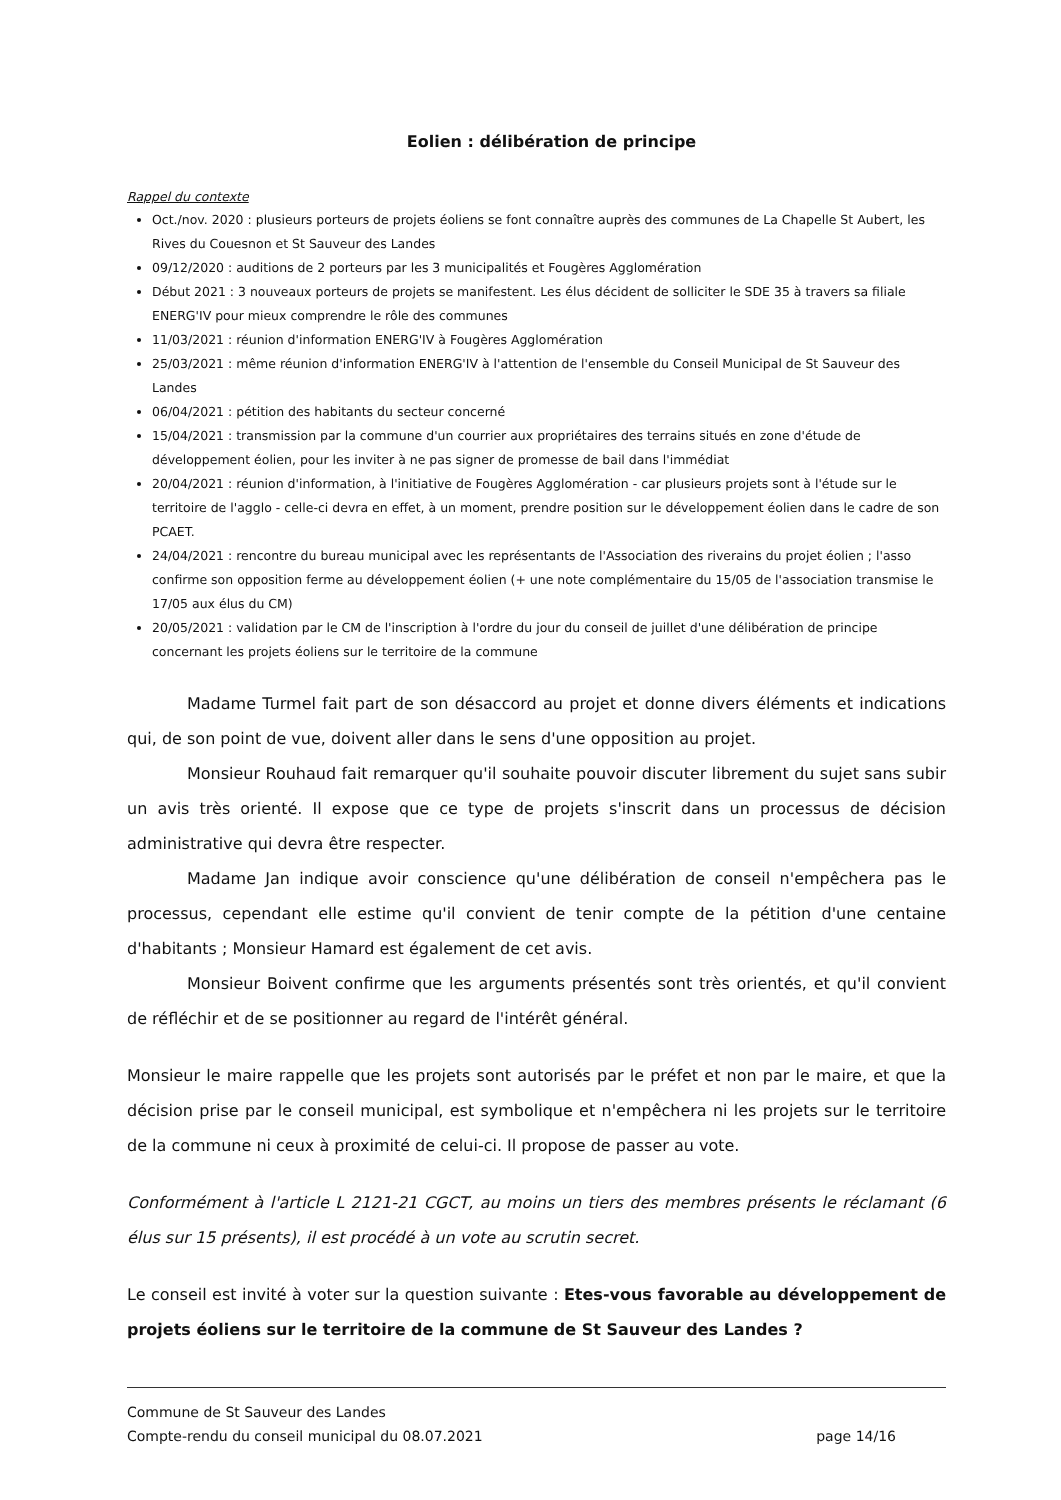Eolien : délibération de principe
Rappel du contexte
Oct./nov. 2020 : plusieurs porteurs de projets éoliens se font connaître auprès des communes de La Chapelle St Aubert, les Rives du Couesnon et St Sauveur des Landes
09/12/2020 : auditions de 2 porteurs par les 3 municipalités et Fougères Agglomération
Début 2021 : 3 nouveaux porteurs de projets se manifestent. Les élus décident de solliciter le SDE 35 à travers sa filiale ENERG'IV pour mieux comprendre le rôle des communes
11/03/2021 : réunion d'information ENERG'IV à Fougères Agglomération
25/03/2021 : même réunion d'information ENERG'IV à l'attention de l'ensemble du Conseil Municipal de St Sauveur des Landes
06/04/2021 : pétition des habitants du secteur concerné
15/04/2021 : transmission par la commune d'un courrier aux propriétaires des terrains situés en zone d'étude de développement éolien, pour les inviter à ne pas signer de promesse de bail dans l'immédiat
20/04/2021 : réunion d'information, à l'initiative de Fougères Agglomération - car plusieurs projets sont à l'étude sur le territoire de l'agglo - celle-ci devra en effet, à un moment, prendre position sur le développement éolien dans le cadre de son PCAET.
24/04/2021 : rencontre du bureau municipal avec les représentants de l'Association des riverains du projet éolien ; l'asso confirme son opposition ferme au développement éolien (+ une note complémentaire du 15/05 de l'association transmise le 17/05 aux élus du CM)
20/05/2021 : validation par le CM de l'inscription à l'ordre du jour du conseil de juillet d'une délibération de principe concernant les projets éoliens sur le territoire de la commune
Madame Turmel fait part de son désaccord au projet et donne divers éléments et indications qui, de son point de vue, doivent aller dans le sens d'une opposition au projet.
Monsieur Rouhaud fait remarquer qu'il souhaite pouvoir discuter librement du sujet sans subir un avis très orienté. Il expose que ce type de projets s'inscrit dans un processus de décision administrative qui devra être respecter.
Madame Jan indique avoir conscience qu'une délibération de conseil n'empêchera pas le processus, cependant elle estime qu'il convient de tenir compte de la pétition d'une centaine d'habitants ; Monsieur Hamard est également de cet avis.
Monsieur Boivent confirme que les arguments présentés sont très orientés, et qu'il convient de réfléchir et de se positionner au regard de l'intérêt général.
Monsieur le maire rappelle que les projets sont autorisés par le préfet et non par le maire, et que la décision prise par le conseil municipal, est symbolique et n'empêchera ni les projets sur le territoire de la commune ni ceux à proximité de celui-ci. Il propose de passer au vote.
Conformément à l'article L 2121-21 CGCT, au moins un tiers des membres présents le réclamant (6 élus sur 15 présents), il est procédé à un vote au scrutin secret.
Le conseil est invité à voter sur la question suivante : Etes-vous favorable au développement de projets éoliens sur le territoire de la commune de St Sauveur des Landes ?
Commune de St Sauveur des Landes
Compte-rendu du conseil municipal du 08.07.2021 page 14/16